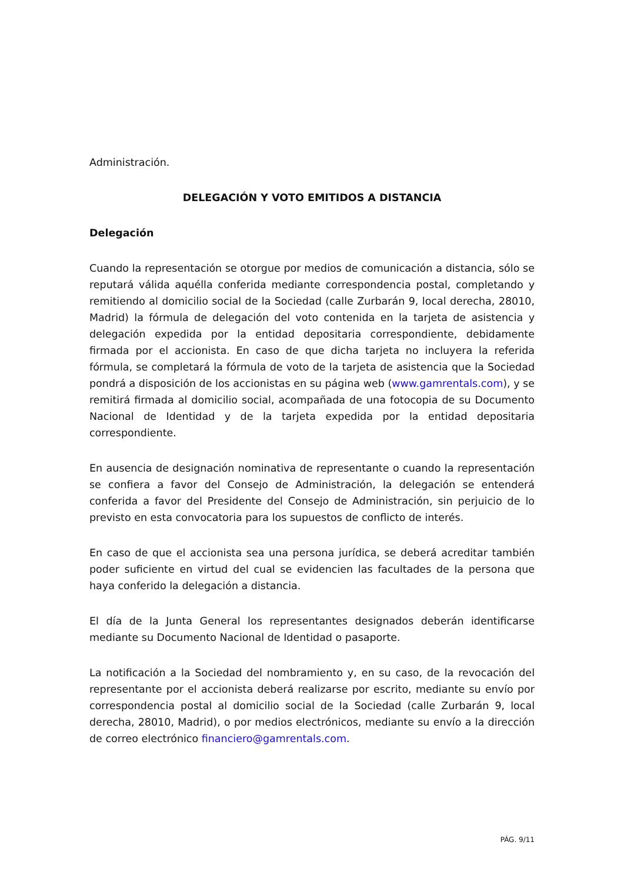Administración.
DELEGACIÓN Y VOTO EMITIDOS A DISTANCIA
Delegación
Cuando la representación se otorgue por medios de comunicación a distancia, sólo se reputará válida aquélla conferida mediante correspondencia postal, completando y remitiendo al domicilio social de la Sociedad (calle Zurbarán 9, local derecha, 28010, Madrid) la fórmula de delegación del voto contenida en la tarjeta de asistencia y delegación expedida por la entidad depositaria correspondiente, debidamente firmada por el accionista. En caso de que dicha tarjeta no incluyera la referida fórmula, se completará la fórmula de voto de la tarjeta de asistencia que la Sociedad pondrá a disposición de los accionistas en su página web (www.gamrentals.com), y se remitirá firmada al domicilio social, acompañada de una fotocopia de su Documento Nacional de Identidad y de la tarjeta expedida por la entidad depositaria correspondiente.
En ausencia de designación nominativa de representante o cuando la representación se confiera a favor del Consejo de Administración, la delegación se entenderá conferida a favor del Presidente del Consejo de Administración, sin perjuicio de lo previsto en esta convocatoria para los supuestos de conflicto de interés.
En caso de que el accionista sea una persona jurídica, se deberá acreditar también poder suficiente en virtud del cual se evidencien las facultades de la persona que haya conferido la delegación a distancia.
El día de la Junta General los representantes designados deberán identificarse mediante su Documento Nacional de Identidad o pasaporte.
La notificación a la Sociedad del nombramiento y, en su caso, de la revocación del representante por el accionista deberá realizarse por escrito, mediante su envío por correspondencia postal al domicilio social de la Sociedad (calle Zurbarán 9, local derecha, 28010, Madrid), o por medios electrónicos, mediante su envío a la dirección de correo electrónico financiero@gamrentals.com.
PÁG. 9/11